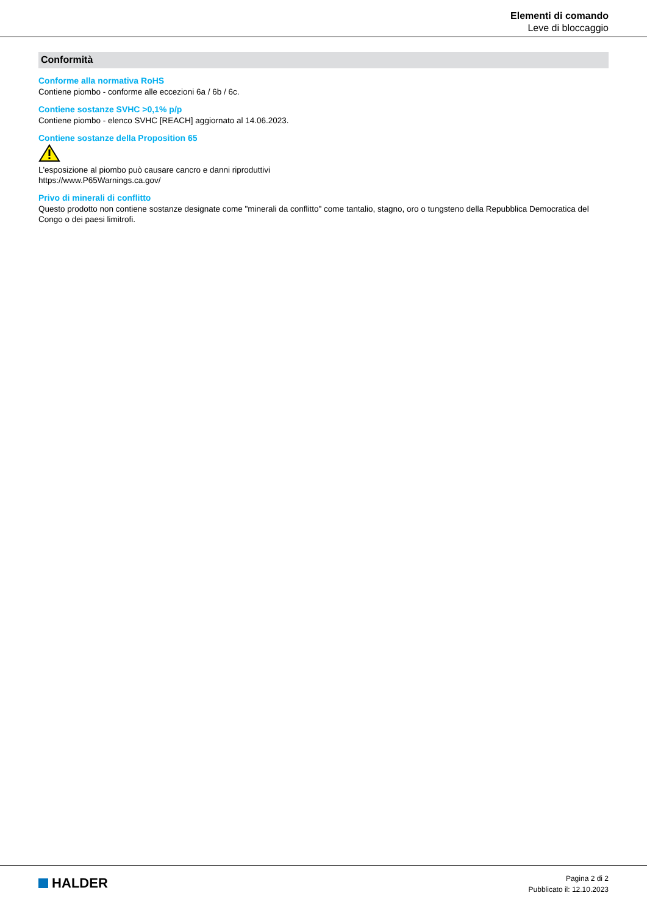Elementi di comando
Leve di bloccaggio
Conformità
Conforme alla normativa RoHS
Contiene piombo - conforme alle eccezioni 6a / 6b / 6c.
Contiene sostanze SVHC >0,1% p/p
Contiene piombo - elenco SVHC [REACH] aggiornato al 14.06.2023.
Contiene sostanze della Proposition 65
L'esposizione al piombo può causare cancro e danni riproduttivi
https://www.P65Warnings.ca.gov/
Privo di minerali di conflitto
Questo prodotto non contiene sostanze designate come "minerali da conflitto" come tantalio, stagno, oro o tungsteno della Repubblica Democratica del Congo o dei paesi limitrofi.
HALDER
Pagina 2 di 2
Pubblicato il: 12.10.2023